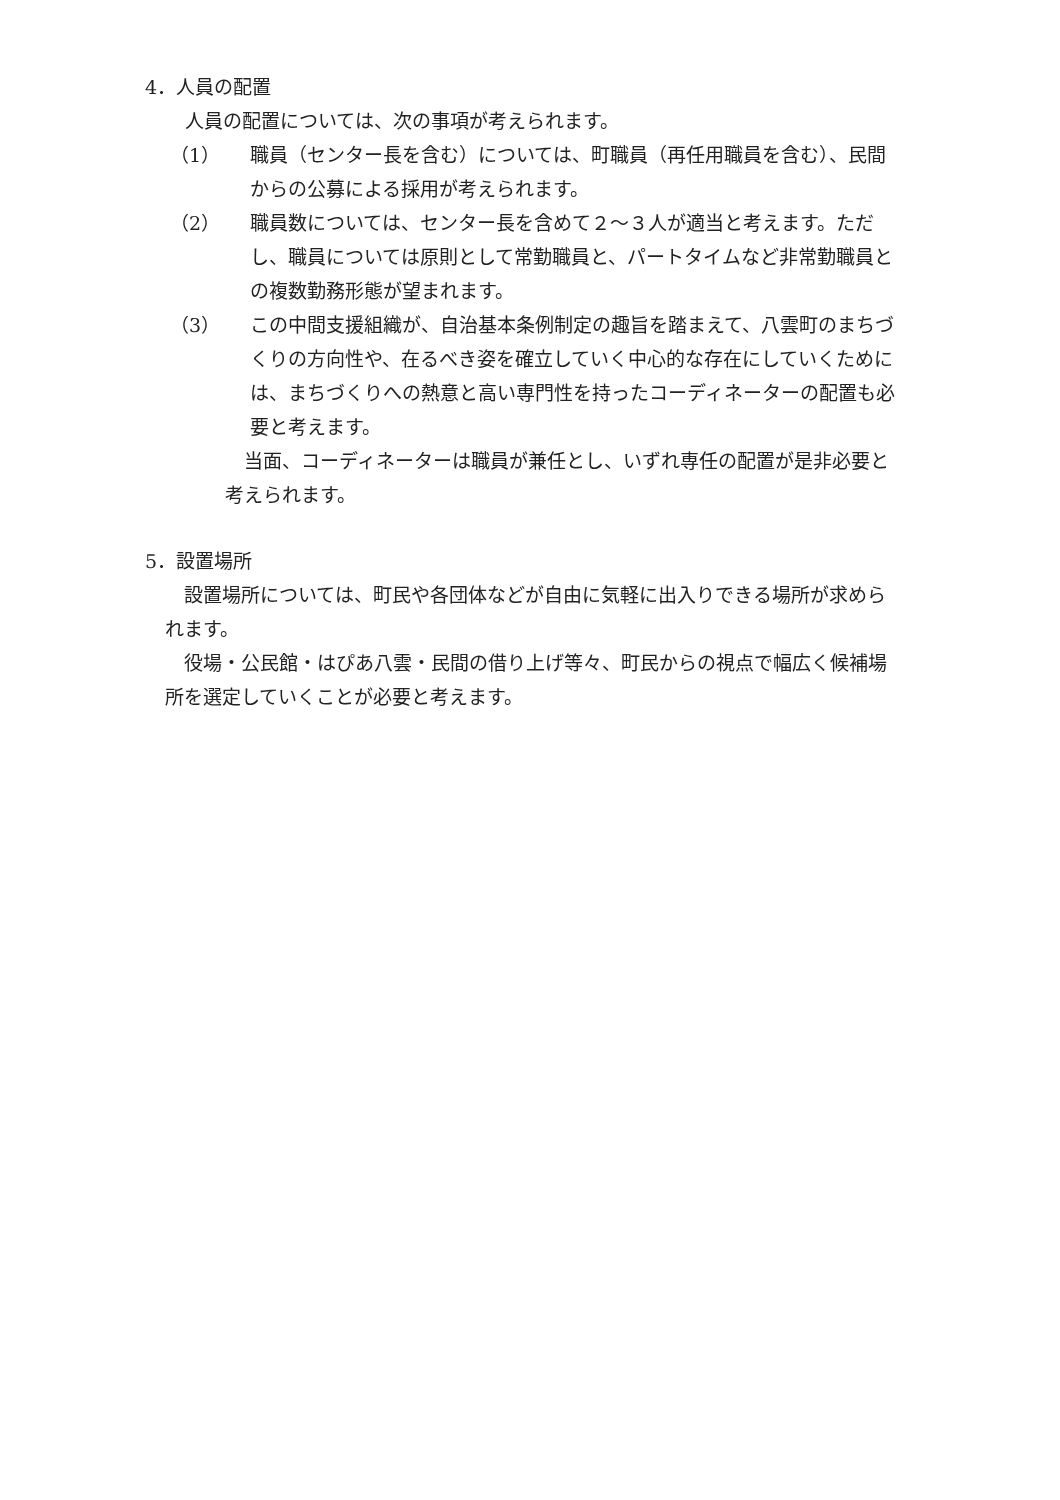4．人員の配置
人員の配置については、次の事項が考えられます。
（1） 職員（センター長を含む）については、町職員（再任用職員を含む）、民間からの公募による採用が考えられます。
（2） 職員数については、センター長を含めて２～３人が適当と考えます。ただし、職員については原則として常勤職員と、パートタイムなど非常勤職員との複数勤務形態が望まれます。
（3） この中間支援組織が、自治基本条例制定の趣旨を踏まえて、八雲町のまちづくりの方向性や、在るべき姿を確立していく中心的な存在にしていくためには、まちづくりへの熱意と高い専門性を持ったコーディネーターの配置も必要と考えます。
当面、コーディネーターは職員が兼任とし、いずれ専任の配置が是非必要と考えられます。
5．設置場所
設置場所については、町民や各団体などが自由に気軽に出入りできる場所が求められます。
役場・公民館・はぴあ八雲・民間の借り上げ等々、町民からの視点で幅広く候補場所を選定していくことが必要と考えます。